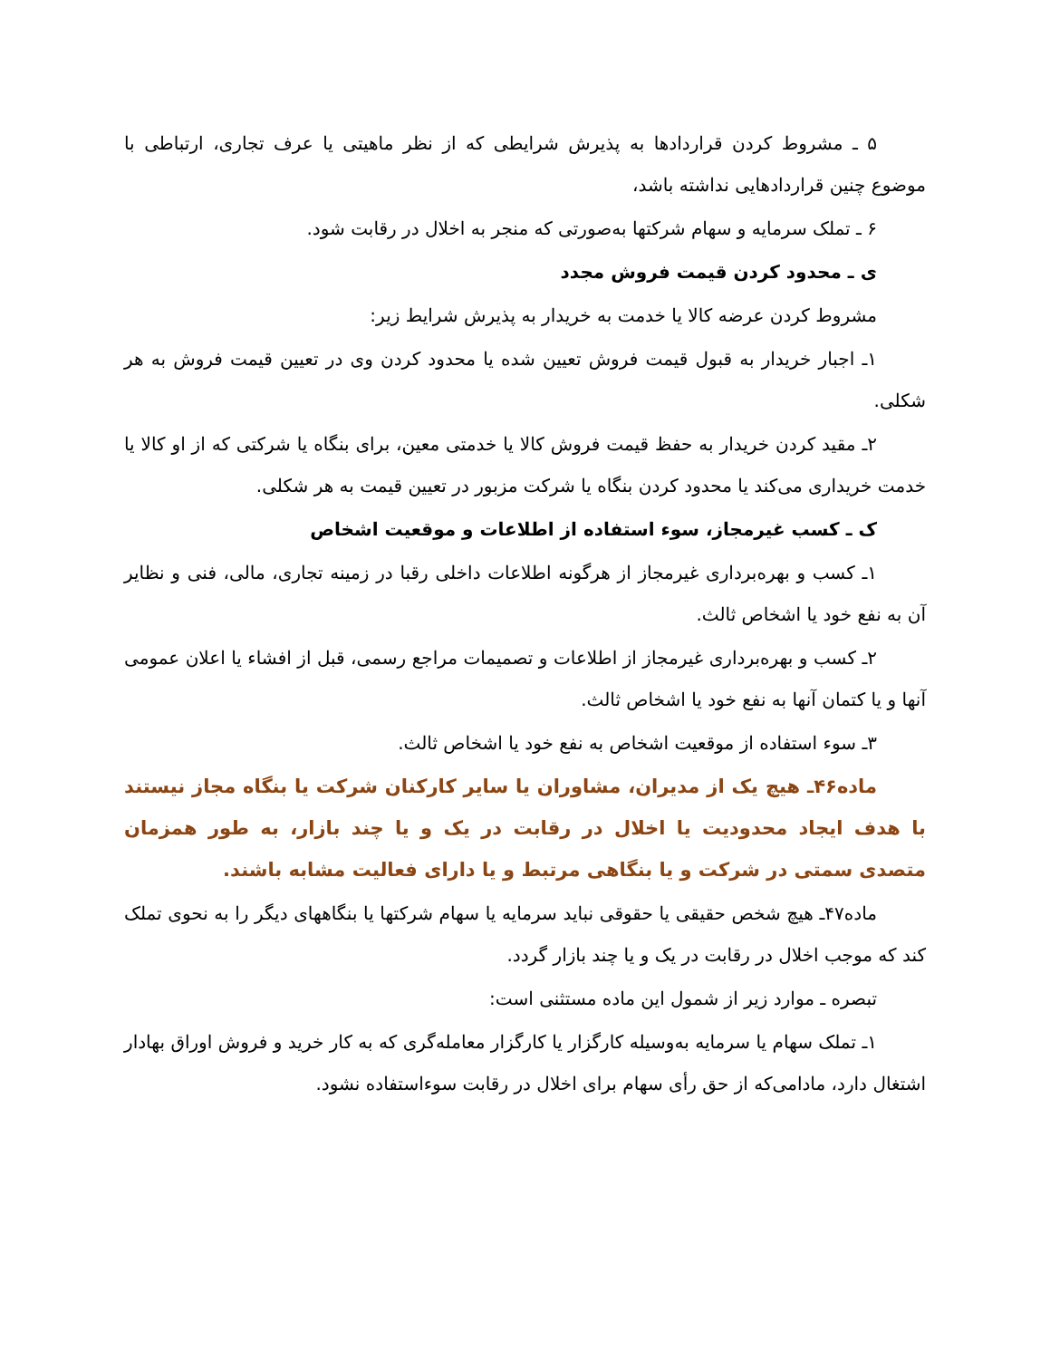۵ ـ مشروط کردن قراردادها به پذیرش شرایطی که از نظر ماهیتی یا عرف تجاری، ارتباطی با موضوع چنین قراردادهایی نداشته باشد،
۶ ـ تملک سرمایه و سهام شرکتها به‌صورتی که منجر به اخلال در رقابت شود.
ی ـ محدود کردن قیمت فروش مجدد
مشروط کردن عرضه کالا یا خدمت به خریدار به پذیرش شرایط زیر:
۱ـ اجبار خریدار به قبول قیمت فروش تعیین شده یا محدود کردن وی در تعیین قیمت فروش به هر شکلی.
۲ـ مقید کردن خریدار به حفظ قیمت فروش کالا یا خدمتی معین، برای بنگاه یا شرکتی که از او کالا یا خدمت خریداری می‌کند یا محدود کردن بنگاه یا شرکت مزبور در تعیین قیمت به هر شکلی.
ک ـ کسب غیرمجاز، سوء استفاده از اطلاعات و موقعیت اشخاص
۱ـ کسب و بهره‌برداری غیرمجاز از هرگونه اطلاعات داخلی رقبا در زمینه تجاری، مالی، فنی و نظایر آن به نفع خود یا اشخاص ثالث.
۲ـ کسب و بهره‌برداری غیرمجاز از اطلاعات و تصمیمات مراجع رسمی، قبل از افشاء یا اعلان عمومی آنها و یا کتمان آنها به نفع خود یا اشخاص ثالث.
۳ـ سوء استفاده از موقعیت اشخاص به نفع خود یا اشخاص ثالث.
ماده۴۶ـ هیچ یک از مدیران، مشاوران یا سایر کارکنان شرکت یا بنگاه مجاز نیستند با هدف ایجاد محدودیت یا اخلال در رقابت در یک و یا چند بازار، به طور همزمان متصدی سمتی در شرکت و یا بنگاهی مرتبط و یا دارای فعالیت مشابه باشند.
ماده۴۷ـ هیچ شخص حقیقی یا حقوقی نباید سرمایه یا سهام شرکتها یا بنگاههای دیگر را به نحوی تملک کند که موجب اخلال در رقابت در یک و یا چند بازار گردد.
تبصره ـ موارد زیر از شمول این ماده مستثنی است:
۱ـ تملک سهام یا سرمایه به‌وسیله کارگزار یا کارگزار معامله‌گری که به کار خرید و فروش اوراق بهادار اشتغال دارد، مادامی‌که از حق رأی سهام برای اخلال در رقابت سوءاستفاده نشود.